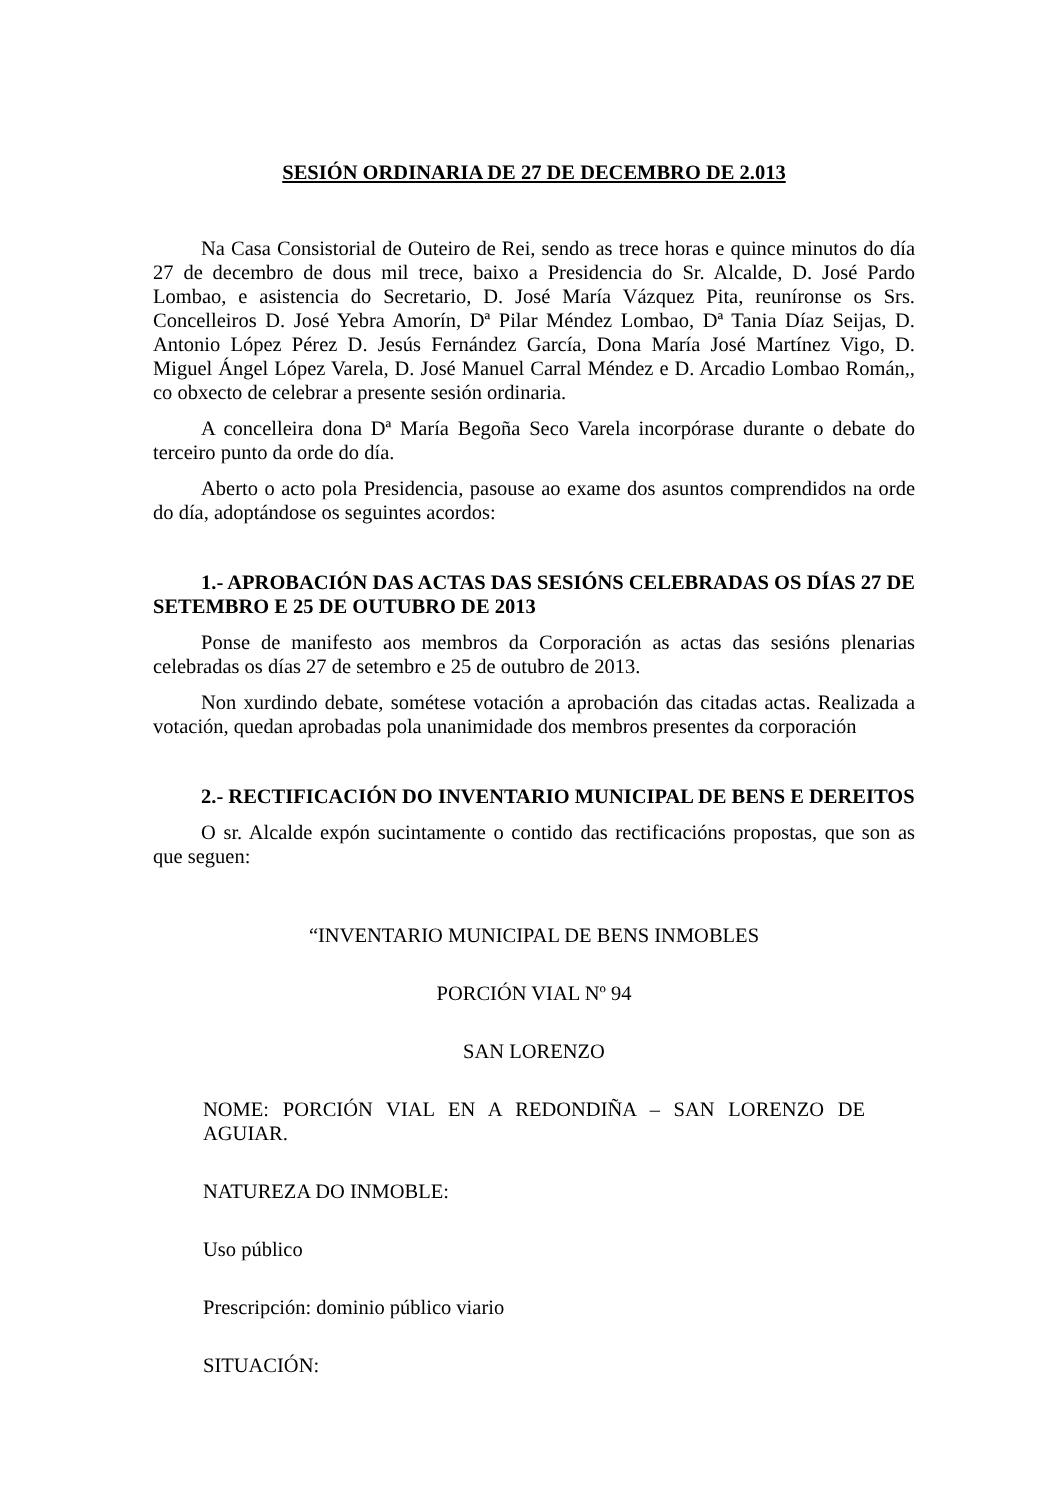SESIÓN ORDINARIA DE 27 DE DECEMBRO DE 2.013
Na Casa Consistorial de Outeiro de Rei, sendo as trece horas e quince minutos do día 27 de decembro de dous mil trece, baixo a Presidencia do Sr. Alcalde, D. José Pardo Lombao, e asistencia do Secretario, D. José María Vázquez Pita, reuníronse os Srs. Concelleiros D. José Yebra Amorín, Dª Pilar Méndez Lombao, Dª Tania Díaz Seijas, D. Antonio López Pérez D. Jesús Fernández García, Dona María José Martínez Vigo, D. Miguel Ángel López Varela, D. José Manuel Carral Méndez e D. Arcadio Lombao Román,, co obxecto de celebrar a presente sesión ordinaria.
A concelleira dona Dª María Begoña Seco Varela incorpórase durante o debate do terceiro punto da orde do día.
Aberto o acto pola Presidencia, pasouse ao exame dos asuntos comprendidos na orde do día, adoptándose os seguintes acordos:
1.- APROBACIÓN DAS ACTAS DAS SESIÓNS CELEBRADAS OS DÍAS 27 DE SETEMBRO E 25 DE OUTUBRO DE 2013
Ponse de manifesto aos membros da Corporación as actas das sesións plenarias celebradas os días 27 de setembro e 25 de outubro de 2013.
Non xurdindo debate, sométese votación a aprobación das citadas actas. Realizada a votación, quedan aprobadas pola unanimidade dos membros presentes da corporación
2.- RECTIFICACIÓN DO INVENTARIO MUNICIPAL DE BENS E DEREITOS
O sr. Alcalde expón sucintamente o contido das rectificacións propostas, que son as que seguen:
“INVENTARIO MUNICIPAL DE BENS INMOBLES
PORCIÓN VIAL Nº 94
SAN LORENZO
NOME: PORCIÓN VIAL EN A REDONDIÑA – SAN LORENZO DE AGUIAR.
NATUREZA DO INMOBLE:
Uso público
Prescripción: dominio público viario
SITUACIÓN: